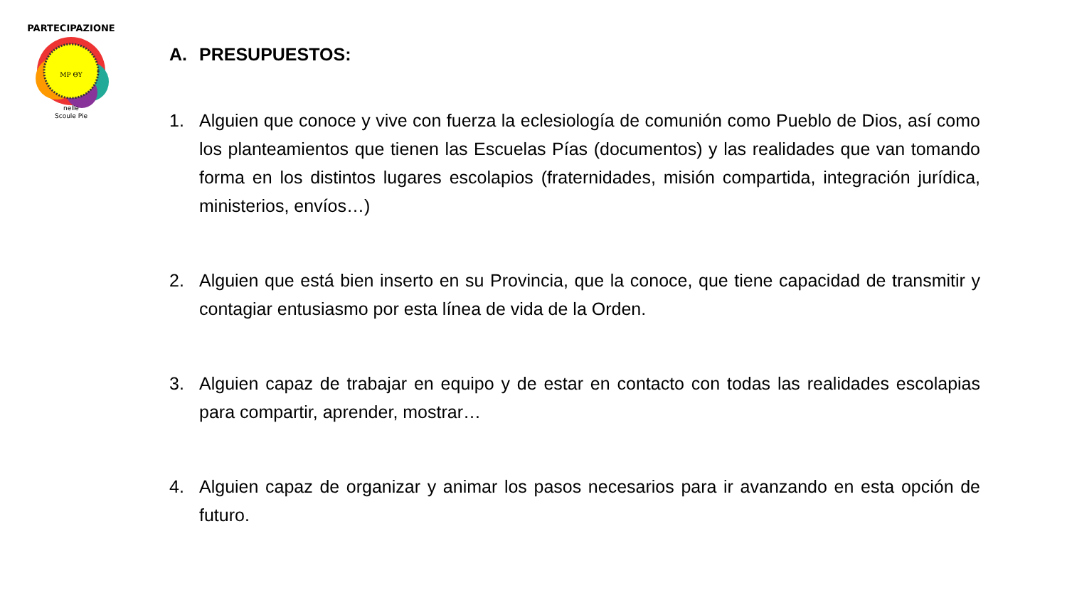MP ΘΥ
nelle
Scoule Pie
PARTECIPAZIONE
A. PRESUPUESTOS:
1. Alguien que conoce y vive con fuerza la eclesiología de comunión como Pueblo de Dios, así como los planteamientos que tienen las Escuelas Pías (documentos) y las realidades que van tomando forma en los distintos lugares escolapios (fraternidades, misión compartida, integración jurídica, ministerios, envíos…)
2. Alguien que está bien inserto en su Provincia, que la conoce, que tiene capacidad de transmitir y contagiar entusiasmo por esta línea de vida de la Orden.
3. Alguien capaz de trabajar en equipo y de estar en contacto con todas las realidades escolapias para compartir, aprender, mostrar…
4. Alguien capaz de organizar y animar los pasos necesarios para ir avanzando en esta opción de futuro.